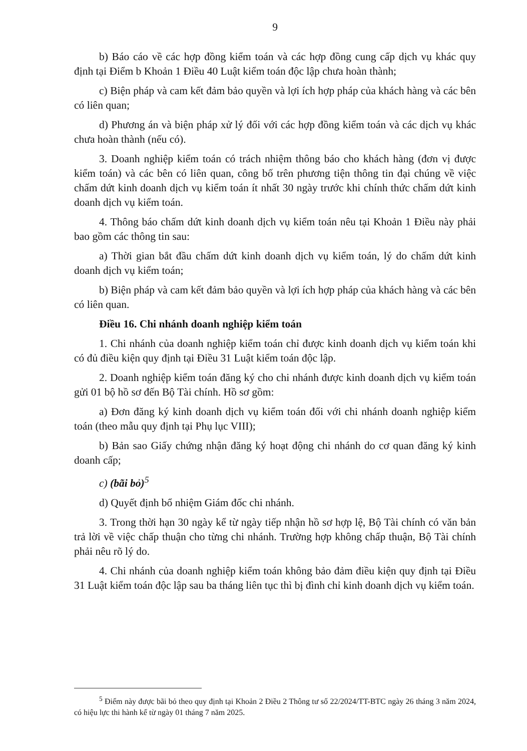9
b) Báo cáo về các hợp đồng kiểm toán và các hợp đồng cung cấp dịch vụ khác quy định tại Điểm b Khoản 1 Điều 40 Luật kiểm toán độc lập chưa hoàn thành;
c) Biện pháp và cam kết đảm bảo quyền và lợi ích hợp pháp của khách hàng và các bên có liên quan;
d) Phương án và biện pháp xử lý đối với các hợp đồng kiểm toán và các dịch vụ khác chưa hoàn thành (nếu có).
3. Doanh nghiệp kiểm toán có trách nhiệm thông báo cho khách hàng (đơn vị được kiểm toán) và các bên có liên quan, công bố trên phương tiện thông tin đại chúng về việc chấm dứt kinh doanh dịch vụ kiểm toán ít nhất 30 ngày trước khi chính thức chấm dứt kinh doanh dịch vụ kiểm toán.
4. Thông báo chấm dứt kinh doanh dịch vụ kiểm toán nêu tại Khoản 1 Điều này phải bao gồm các thông tin sau:
a) Thời gian bắt đầu chấm dứt kinh doanh dịch vụ kiểm toán, lý do chấm dứt kinh doanh dịch vụ kiểm toán;
b) Biện pháp và cam kết đảm bảo quyền và lợi ích hợp pháp của khách hàng và các bên có liên quan.
Điều 16. Chi nhánh doanh nghiệp kiểm toán
1. Chi nhánh của doanh nghiệp kiểm toán chỉ được kinh doanh dịch vụ kiểm toán khi có đủ điều kiện quy định tại Điều 31 Luật kiểm toán độc lập.
2. Doanh nghiệp kiểm toán đăng ký cho chi nhánh được kinh doanh dịch vụ kiểm toán gửi 01 bộ hồ sơ đến Bộ Tài chính. Hồ sơ gồm:
a) Đơn đăng ký kinh doanh dịch vụ kiểm toán đối với chi nhánh doanh nghiệp kiểm toán (theo mẫu quy định tại Phụ lục VIII);
b) Bản sao Giấy chứng nhận đăng ký hoạt động chi nhánh do cơ quan đăng ký kinh doanh cấp;
c) (bãi bỏ)<sup>5</sup>
d) Quyết định bổ nhiệm Giám đốc chi nhánh.
3. Trong thời hạn 30 ngày kể từ ngày tiếp nhận hồ sơ hợp lệ, Bộ Tài chính có văn bản trả lời về việc chấp thuận cho từng chi nhánh. Trường hợp không chấp thuận, Bộ Tài chính phải nêu rõ lý do.
4. Chi nhánh của doanh nghiệp kiểm toán không bảo đảm điều kiện quy định tại Điều 31 Luật kiểm toán độc lập sau ba tháng liên tục thì bị đình chỉ kinh doanh dịch vụ kiểm toán.
<sup>5</sup> Điểm này được bãi bỏ theo quy định tại Khoản 2 Điều 2 Thông tư số 22/2024/TT-BTC ngày 26 tháng 3 năm 2024, có hiệu lực thi hành kể từ ngày 01 tháng 7 năm 2025.